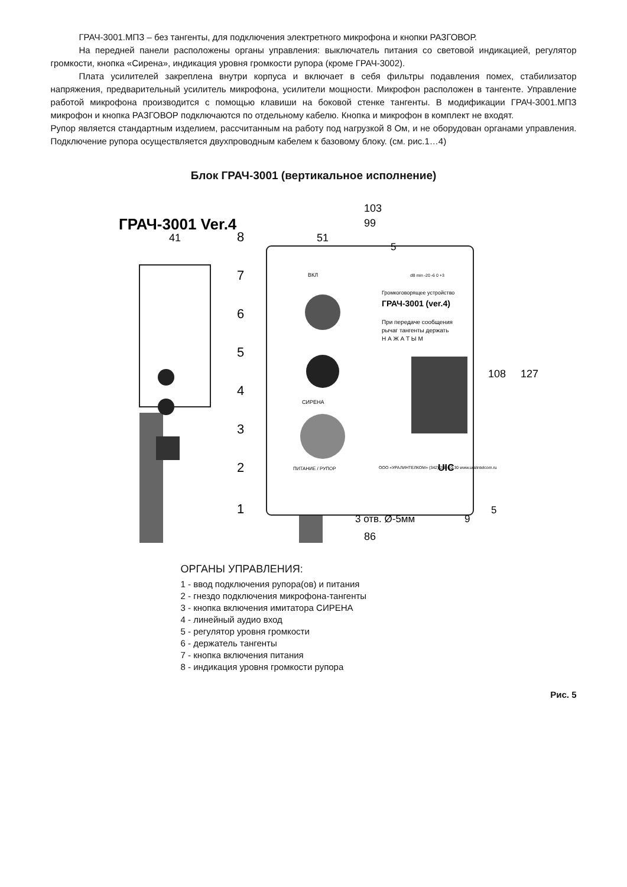ГРАЧ-3001.МПЗ – без тангенты, для подключения электретного микрофона и кнопки РАЗГОВОР.
На передней панели расположены органы управления: выключатель питания со световой индикацией, регулятор громкости, кнопка «Сирена», индикация уровня громкости рупора (кроме ГРАЧ-3002).
Плата усилителей закреплена внутри корпуса и включает в себя фильтры подавления помех, стабилизатор напряжения, предварительный усилитель микрофона, усилители мощности. Микрофон расположен в тангенте. Управление работой микрофона производится с помощью клавиши на боковой стенке тангенты. В модификации ГРАЧ-3001.МПЗ микрофон и кнопка РАЗГОВОР подключаются по отдельному кабелю. Кнопка и микрофон в комплект не входят.
Рупор является стандартным изделием, рассчитанным на работу под нагрузкой 8 Ом, и не оборудован органами управления. Подключение рупора осуществляется двухпроводным кабелем к базовому блоку. (см. рис.1…4)
Блок ГРАЧ-3001 (вертикальное исполнение)
ГРАЧ-3001 Ver.4
41
103
99
51
108
127
3 отв. Ø-5мм
9
5
5
86
ВКЛ
dB min -20 -6 0 +3
Громкоговорящее устройство
ГРАЧ-3001 (ver.4)
При передаче сообщения
рычаг тангенты держать
Н А Ж А Т Ы М
СИРЕНА
ПИТАНИЕ / РУПОР
ООО «УРАЛИНТЕЛКОМ» (342) 258-10-30 www.uralintelcom.ru
UIC
8
7
6
5
4
3
2
1
ОРГАНЫ УПРАВЛЕНИЯ:
1 - ввод подключения рупора(ов) и питания
2 - гнездо подключения микрофона-тангенты
3 - кнопка включения имитатора СИРЕНА
4 - линейный аудио вход
5 - регулятор уровня громкости
6 - держатель тангенты
7 - кнопка включения питания
8 - индикация уровня громкости рупора
Рис. 5